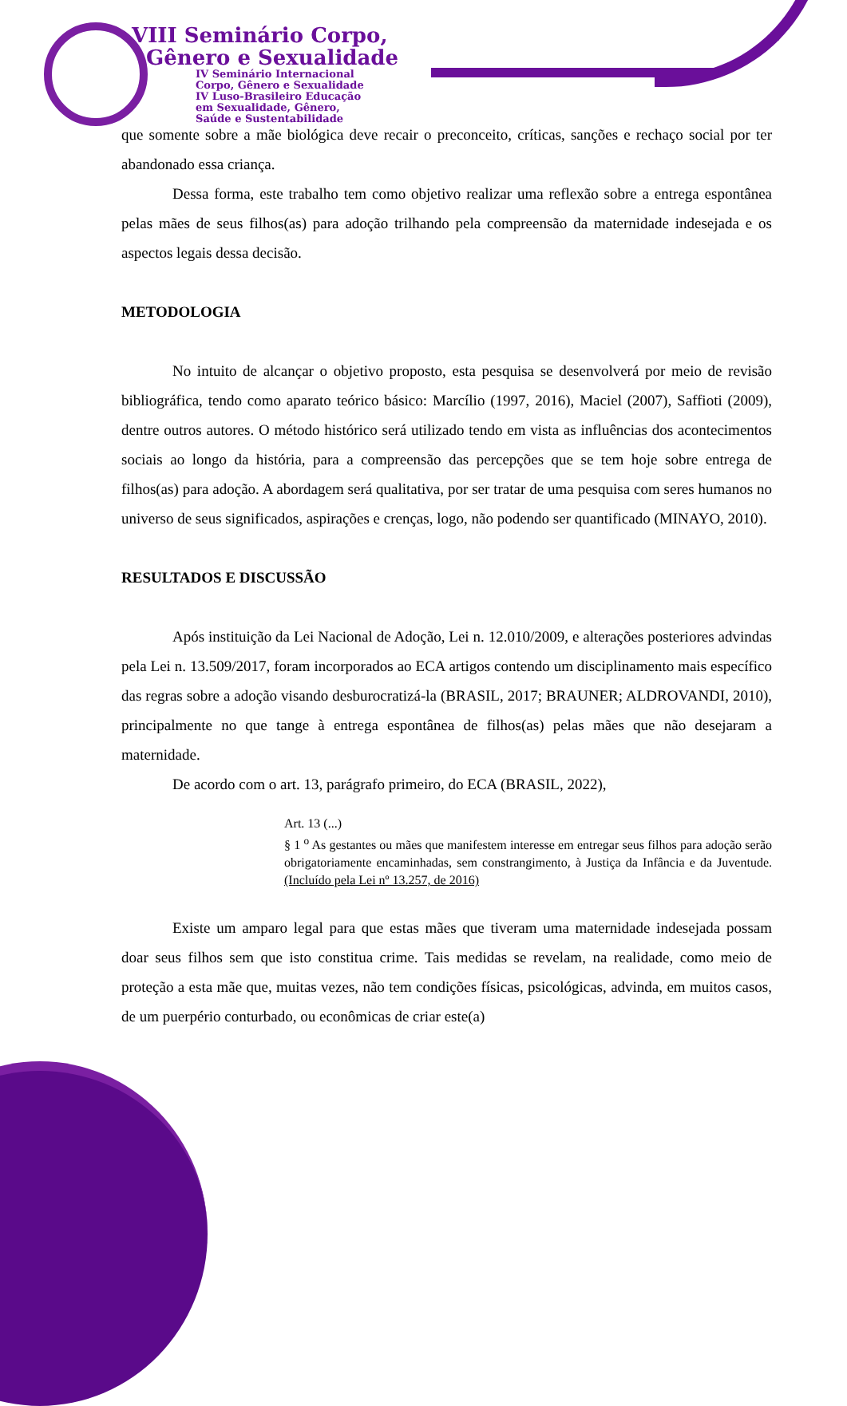VIII Seminário Corpo,
Gênero e Sexualidade
IV Seminário Internacional
Corpo, Gênero e Sexualidade
IV Luso-Brasileiro Educação
em Sexualidade, Gênero,
Saúde e Sustentabilidade
que somente sobre a mãe biológica deve recair o preconceito, críticas, sanções e rechaço social por ter abandonado essa criança.
Dessa forma, este trabalho tem como objetivo realizar uma reflexão sobre a entrega espontânea pelas mães de seus filhos(as) para adoção trilhando pela compreensão da maternidade indesejada e os aspectos legais dessa decisão.
METODOLOGIA
No intuito de alcançar o objetivo proposto, esta pesquisa se desenvolverá por meio de revisão bibliográfica, tendo como aparato teórico básico: Marcílio (1997, 2016), Maciel (2007), Saffioti (2009), dentre outros autores. O método histórico será utilizado tendo em vista as influências dos acontecimentos sociais ao longo da história, para a compreensão das percepções que se tem hoje sobre entrega de filhos(as) para adoção. A abordagem será qualitativa, por ser tratar de uma pesquisa com seres humanos no universo de seus significados, aspirações e crenças, logo, não podendo ser quantificado (MINAYO, 2010).
RESULTADOS E DISCUSSÃO
Após instituição da Lei Nacional de Adoção, Lei n. 12.010/2009, e alterações posteriores advindas pela Lei n. 13.509/2017, foram incorporados ao ECA artigos contendo um disciplinamento mais específico das regras sobre a adoção visando desburocratizá-la (BRASIL, 2017; BRAUNER; ALDROVANDI, 2010), principalmente no que tange à entrega espontânea de filhos(as) pelas mães que não desejaram a maternidade.
De acordo com o art. 13, parágrafo primeiro, do ECA (BRASIL, 2022),
Art. 13 (...)
§ 1 <sup>o</sup> As gestantes ou mães que manifestem interesse em entregar seus filhos para adoção serão obrigatoriamente encaminhadas, sem constrangimento, à Justiça da Infância e da Juventude. (Incluído pela Lei nº 13.257, de 2016)
Existe um amparo legal para que estas mães que tiveram uma maternidade indesejada possam doar seus filhos sem que isto constitua crime. Tais medidas se revelam, na realidade, como meio de proteção a esta mãe que, muitas vezes, não tem condições físicas, psicológicas, advinda, em muitos casos, de um puerpério conturbado, ou econômicas de criar este(a)